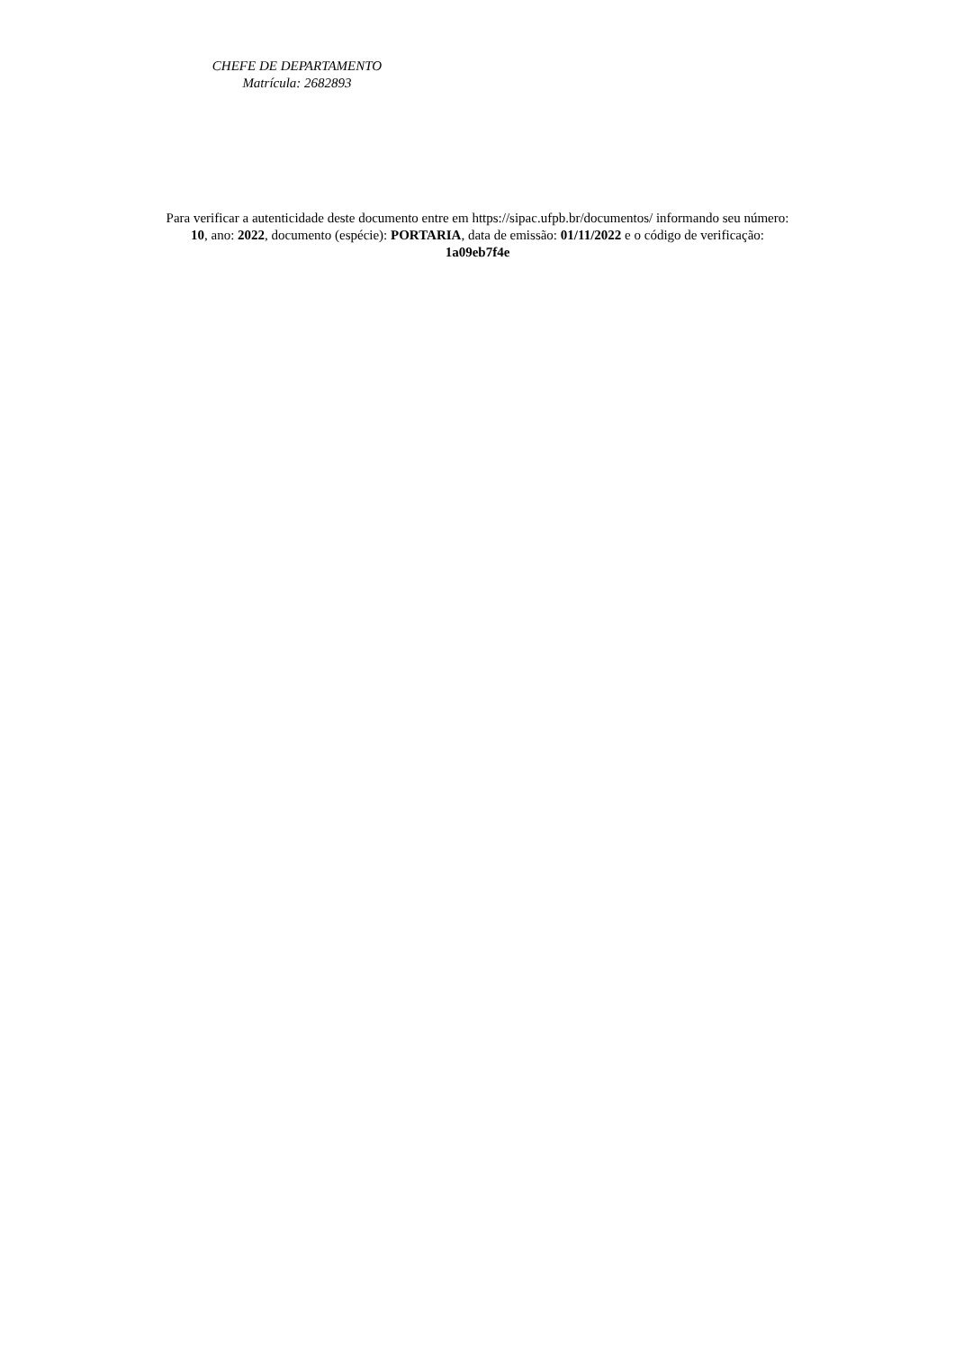CHEFE DE DEPARTAMENTO
Matrícula: 2682893
Para verificar a autenticidade deste documento entre em https://sipac.ufpb.br/documentos/ informando seu número:
10, ano: 2022, documento (espécie): PORTARIA, data de emissão: 01/11/2022 e o código de verificação:
1a09eb7f4e